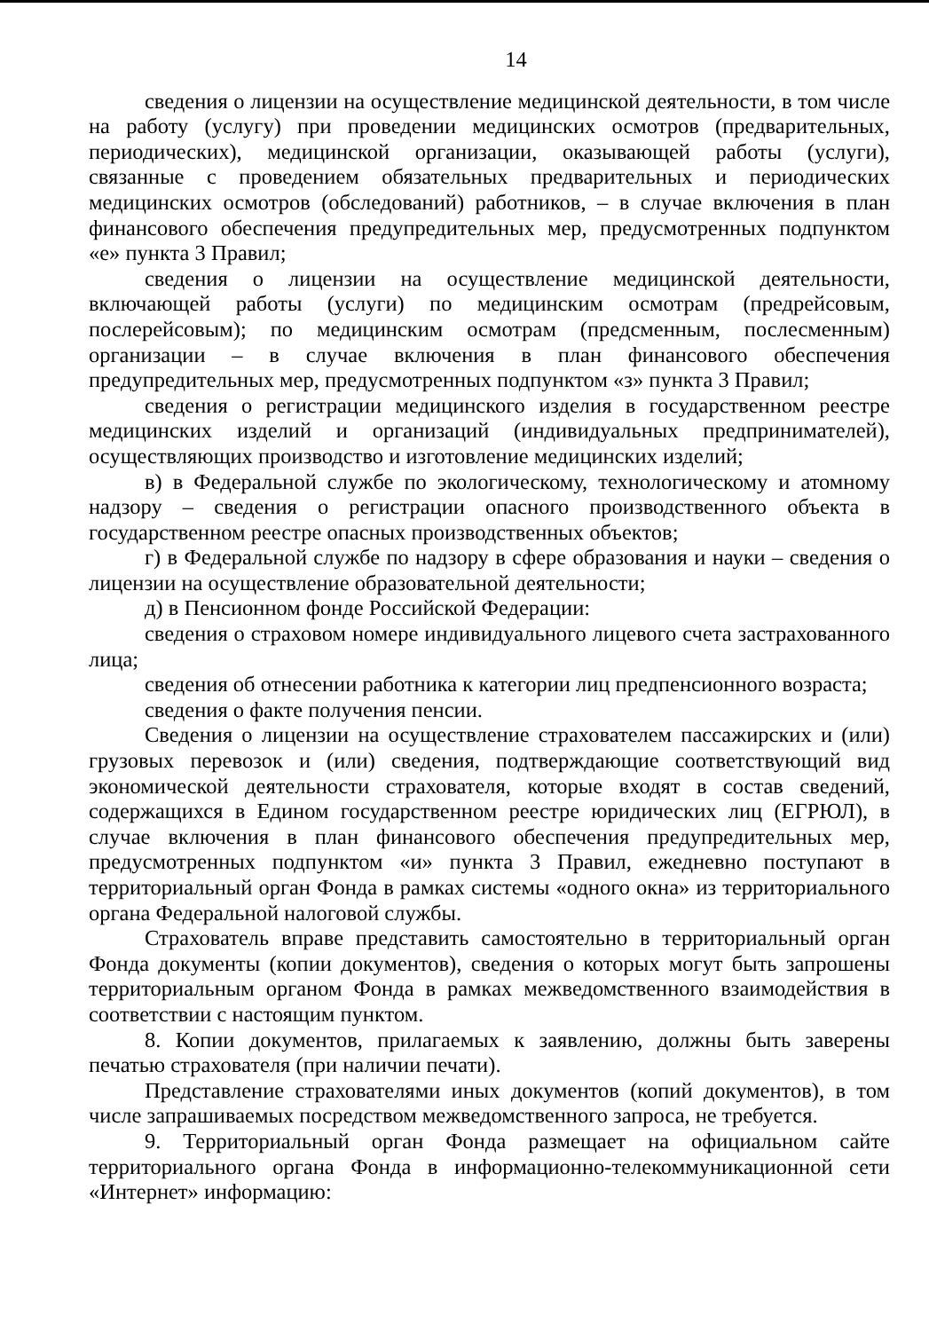14
сведения о лицензии на осуществление медицинской деятельности, в том числе на работу (услугу) при проведении медицинских осмотров (предварительных, периодических), медицинской организации, оказывающей работы (услуги), связанные с проведением обязательных предварительных и периодических медицинских осмотров (обследований) работников, – в случае включения в план финансового обеспечения предупредительных мер, предусмотренных подпунктом «е» пункта 3 Правил;
сведения о лицензии на осуществление медицинской деятельности, включающей работы (услуги) по медицинским осмотрам (предрейсовым, послерейсовым); по медицинским осмотрам (предсменным, послесменным) организации – в случае включения в план финансового обеспечения предупредительных мер, предусмотренных подпунктом «з» пункта 3 Правил;
сведения о регистрации медицинского изделия в государственном реестре медицинских изделий и организаций (индивидуальных предпринимателей), осуществляющих производство и изготовление медицинских изделий;
в) в Федеральной службе по экологическому, технологическому и атомному надзору – сведения о регистрации опасного производственного объекта в государственном реестре опасных производственных объектов;
г) в Федеральной службе по надзору в сфере образования и науки – сведения о лицензии на осуществление образовательной деятельности;
д) в Пенсионном фонде Российской Федерации:
сведения о страховом номере индивидуального лицевого счета застрахованного лица;
сведения об отнесении работника к категории лиц предпенсионного возраста;
сведения о факте получения пенсии.
Сведения о лицензии на осуществление страхователем пассажирских и (или) грузовых перевозок и (или) сведения, подтверждающие соответствующий вид экономической деятельности страхователя, которые входят в состав сведений, содержащихся в Едином государственном реестре юридических лиц (ЕГРЮЛ), в случае включения в план финансового обеспечения предупредительных мер, предусмотренных подпунктом «и» пункта 3 Правил, ежедневно поступают в территориальный орган Фонда в рамках системы «одного окна» из территориального органа Федеральной налоговой службы.
Страхователь вправе представить самостоятельно в территориальный орган Фонда документы (копии документов), сведения о которых могут быть запрошены территориальным органом Фонда в рамках межведомственного взаимодействия в соответствии с настоящим пунктом.
8. Копии документов, прилагаемых к заявлению, должны быть заверены печатью страхователя (при наличии печати).
Представление страхователями иных документов (копий документов), в том числе запрашиваемых посредством межведомственного запроса, не требуется.
9. Территориальный орган Фонда размещает на официальном сайте территориального органа Фонда в информационно-телекоммуникационной сети «Интернет» информацию: